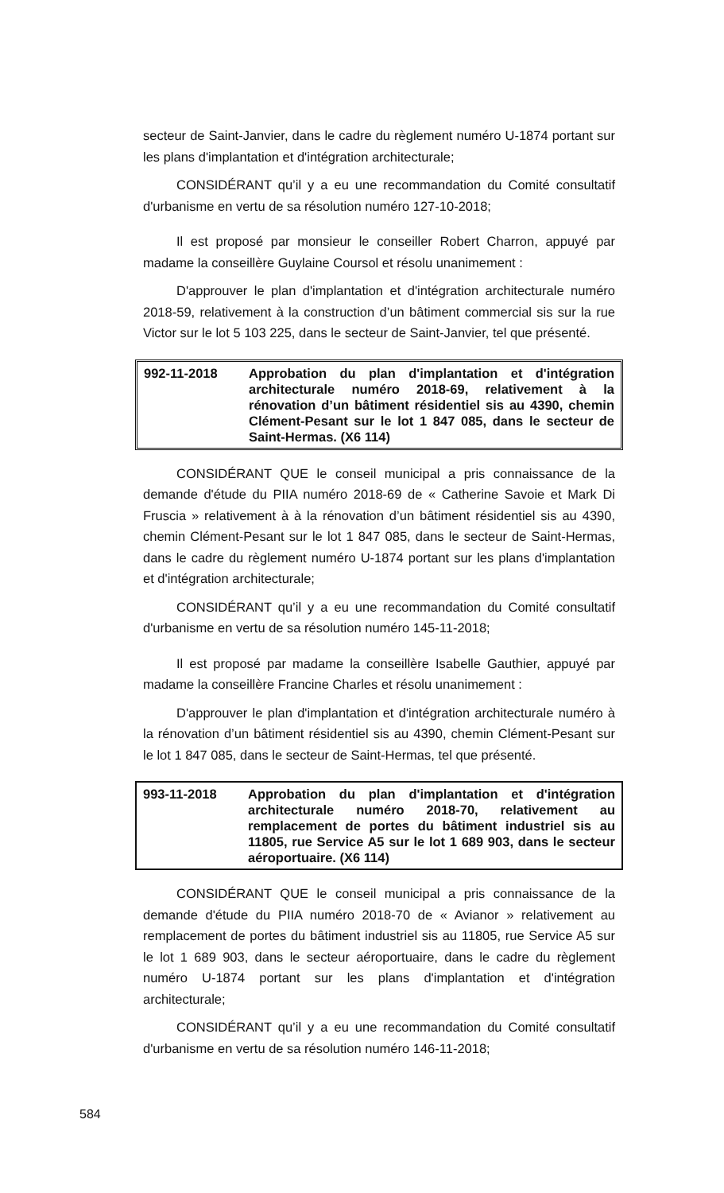secteur de Saint-Janvier, dans le cadre du règlement numéro U-1874 portant sur les plans d'implantation et d'intégration architecturale;
CONSIDÉRANT qu’il y a eu une recommandation du Comité consultatif d'urbanisme en vertu de sa résolution numéro 127-10-2018;
Il est proposé par monsieur le conseiller Robert Charron, appuyé par madame la conseillère Guylaine Coursol et résolu unanimement :
D'approuver le plan d'implantation et d'intégration architecturale numéro 2018-59, relativement à la construction d’un bâtiment commercial sis sur la rue Victor sur le lot 5 103 225, dans le secteur de Saint-Janvier, tel que présenté.
992-11-2018 Approbation du plan d'implantation et d'intégration architecturale numéro 2018-69, relativement à la rénovation d’un bâtiment résidentiel sis au 4390, chemin Clément-Pesant sur le lot 1 847 085, dans le secteur de Saint-Hermas. (X6 114)
CONSIDÉRANT QUE le conseil municipal a pris connaissance de la demande d'étude du PIIA numéro 2018-69 de « Catherine Savoie et Mark Di Fruscia » relativement à à la rénovation d’un bâtiment résidentiel sis au 4390, chemin Clément-Pesant sur le lot 1 847 085, dans le secteur de Saint-Hermas, dans le cadre du règlement numéro U-1874 portant sur les plans d'implantation et d'intégration architecturale;
CONSIDÉRANT qu’il y a eu une recommandation du Comité consultatif d'urbanisme en vertu de sa résolution numéro 145-11-2018;
Il est proposé par madame la conseillère Isabelle Gauthier, appuyé par madame la conseillère Francine Charles et résolu unanimement :
D'approuver le plan d'implantation et d'intégration architecturale numéro à la rénovation d’un bâtiment résidentiel sis au 4390, chemin Clément-Pesant sur le lot 1 847 085, dans le secteur de Saint-Hermas, tel que présenté.
993-11-2018 Approbation du plan d'implantation et d'intégration architecturale numéro 2018-70, relativement au remplacement de portes du bâtiment industriel sis au 11805, rue Service A5 sur le lot 1 689 903, dans le secteur aéroportuaire. (X6 114)
CONSIDÉRANT QUE le conseil municipal a pris connaissance de la demande d'étude du PIIA numéro 2018-70 de « Avianor » relativement au remplacement de portes du bâtiment industriel sis au 11805, rue Service A5 sur le lot 1 689 903, dans le secteur aéroportuaire, dans le cadre du règlement numéro U-1874 portant sur les plans d'implantation et d'intégration architecturale;
CONSIDÉRANT qu’il y a eu une recommandation du Comité consultatif d'urbanisme en vertu de sa résolution numéro 146-11-2018;
584